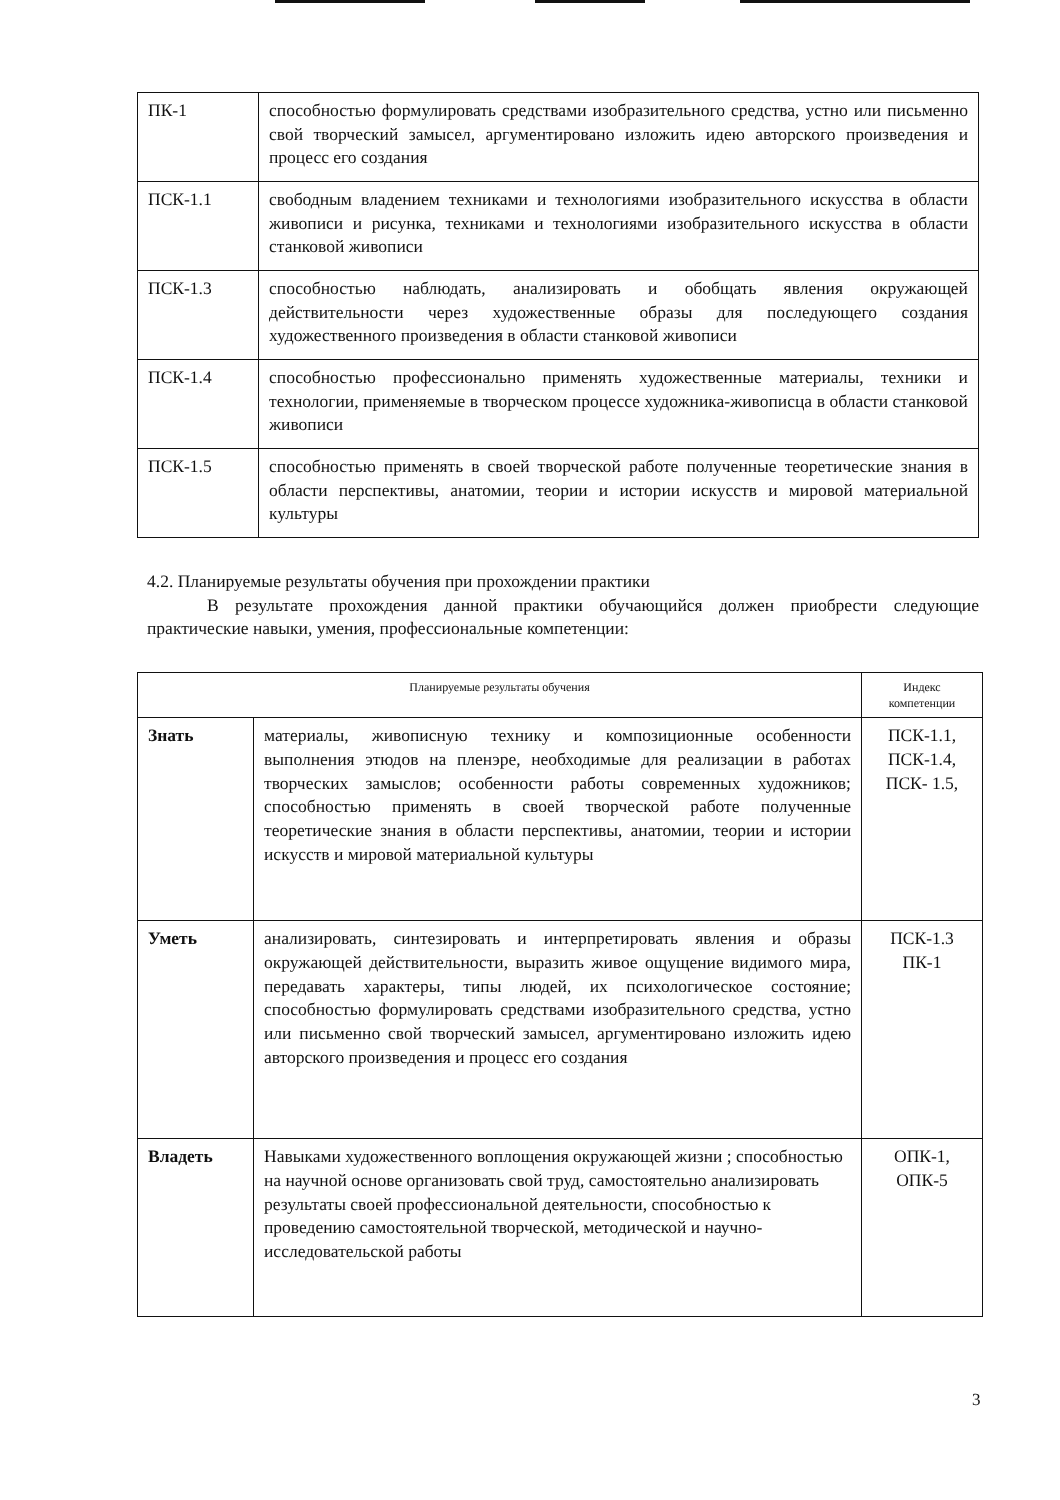| ПК-1 | способностью формулировать средствами изобразительного средства, устно или письменно свой творческий замысел, аргументировано изложить идею авторского произведения и процесс его создания |
| ПСК-1.1 | свободным владением техниками и технологиями изобразительного искусства в области живописи и рисунка, техниками и технологиями изобразительного искусства в области станковой живописи |
| ПСК-1.3 | способностью наблюдать, анализировать и обобщать явления окружающей действительности через художественные образы для последующего создания художественного произведения в области станковой живописи |
| ПСК-1.4 | способностью профессионально применять художественные материалы, техники и технологии, применяемые в творческом процессе художника-живописца в области станковой живописи |
| ПСК-1.5 | способностью применять в своей творческой работе полученные теоретические знания в области перспективы, анатомии, теории и истории искусств и мировой материальной культуры |
4.2. Планируемые результаты обучения при прохождении практики
В результате прохождения данной практики обучающийся должен приобрести следующие практические навыки, умения, профессиональные компетенции:
| Планируемые результаты обучения | | Индекс компетенции |
| --- | --- | --- |
| Знать | материалы, живописную технику и композиционные особенности выполнения этюдов на пленэре, необходимые для реализации в работах творческих замыслов; особенности работы современных художников; способностью применять в своей творческой работе полученные теоретические знания в области перспективы, анатомии, теории и истории искусств и мировой материальной культуры | ПСК-1.1, ПСК-1.4, ПСК- 1.5, |
| Уметь | анализировать, синтезировать и интерпретировать явления и образы окружающей действительности, выразить живое ощущение видимого мира, передавать характеры, типы людей, их психологическое состояние; способностью формулировать средствами изобразительного средства, устно или письменно свой творческий замысел, аргументировано изложить идею авторского произведения и процесс его создания | ПСК-1.3 ПК-1 |
| Владеть | Навыками художественного воплощения окружающей жизни ; способностью на научной основе организовать свой труд, самостоятельно анализировать результаты своей профессиональной деятельности, способностью к проведению самостоятельной творческой, методической и научно-исследовательской работы | ОПК-1, ОПК-5 |
3